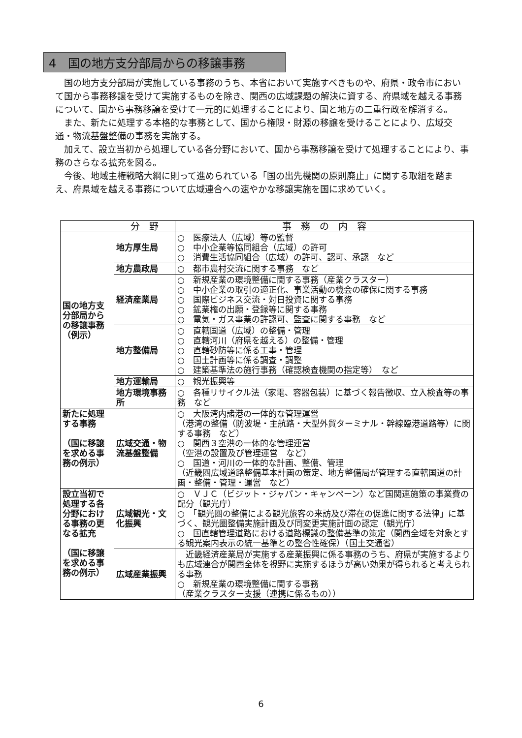4　国の地方支分部局からの移譲事務
国の地方支分部局が実施している事務のうち、本省において実施すべきものや、府県・政令市において国から事務移譲を受けて実施するものを除き、関西の広域課題の解決に資する、府県域を越える事務について、国から事務移譲を受けて一元的に処理することにより、国と地方の二重行政を解消する。
また、新たに処理する本格的な事務として、国から権限・財源の移譲を受けることにより、広域交通・物流基盤整備の事務を実施する。
加えて、設立当初から処理している各分野において、国から事務移譲を受けて処理することにより、事務のさらなる拡充を図る。
今後、地域主権戦略大綱に則って進められている「国の出先機関の原則廃止」に関する取組を踏まえ、府県域を越える事務について広域連合への速やかな移譲実施を国に求めていく。
| | 分 野 | 事 務 の 内 容 |
| --- | --- | --- |
| 国の地方支分部局からの移譲事務 （例示） | 地方厚生局 | ○ 医療法人（広域）等の監督 ○ 中小企業等協同組合（広域）の許可 ○ 消費生活協同組合（広域）の許可、認可、承認 など |
| | 地方農政局 | ○ 都市農村交流に関する事務 など |
| | 経済産業局 | ○ 新規産業の環境整備に関する事務（産業クラスター） ○ 中小企業の取引の適正化、事業活動の機会の確保に関する事務 ○ 国際ビジネス交流・対日投資に関する事務 ○ 鉱業権の出願・登録等に関する事務 ○ 電気・ガス事業の許認可、監査に関する事務 など |
| | 地方整備局 | ○ 直轄国道（広域）の整備・管理 ○ 直轄河川（府県を越える）の整備・管理 ○ 直轄砂防等に係る工事・管理 ○ 国土計画等に係る調査・調整 ○ 建築基準法の施行事務（確認検査機関の指定等） など |
| | 地方運輸局 | ○ 観光振興等 |
| | 地方環境事務所 | ○ 各種リサイクル法（家電、容器包装）に基づく報告徴収、立入検査等の事務 など |
| 新たに処理する事務 （国に移譲を求める事務の例示） | 広域交通・物流基盤整備 | ○ 大阪湾内諸港の一体的な管理運営 （港湾の整備（防波堤・主航路・大型外貿ターミナル・幹線臨港道路等）に関する事務 など） ○ 関西３空港の一体的な管理運営 （空港の設置及び管理運営 など） ○ 国道・河川の一体的な計画、整備、管理 （近畿圏広域道路整備基本計画の策定、地方整備局が管理する直轄国道の計画・整備・管理・運営 など） |
| 設立当初で処理する各分野における事務の更なる拡充 （国に移譲を求める事務の例示） | 広域観光・文化振興 | ○ ＶＪＣ（ビジット・ジャパン・キャンペーン）など国関連施策の事業費の配分（観光庁） ○ 「観光圏の整備による観光旅客の来訪及び滞在の促進に関する法律」に基づく、観光圏整備実施計画及び同変更実施計画の認定（観光庁） ○ 国直轄管理道路における道路標識の整備基準の策定（関西全域を対象とする観光案内表示の統一基準との整合性確保）（国土交通省） |
| | 広域産業振興 | 近畿経済産業局が実施する産業振興に係る事務のうち、府県が実施するよりも広域連合が関西全体を視野に実施するほうが高い効果が得られると考えられる事務 ○ 新規産業の環境整備に関する事務 （産業クラスター支援（連携に係るもの）） |
6